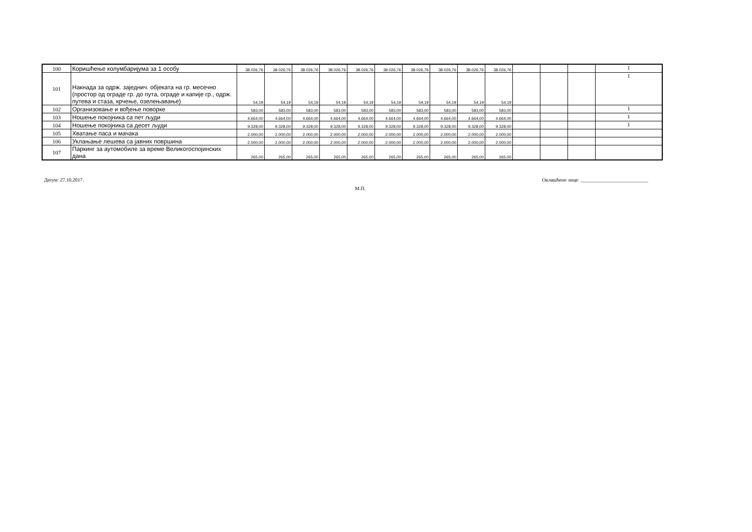| 100 | Коришћење колумбаријума за 1 особу | 38.026,76 | 38.026,76 | 38.026,76 | 38.026,76 | 38.026,76 | 38.026,76 | 38.026,76 | 38.026,76 | 38.026,76 | 38.026,76 | | | | 1 |
| 101 | Накнада за одрж. заједнич. објеката на гр. месечно (простор од ограде гр. до пута, ограде и капије гр., одрж. путева и стаза, крчење, озелењавање) | 54,19 | 54,19 | 54,19 | 54,19 | 54,19 | 54,19 | 54,19 | 54,19 | 54,19 | 54,19 | | | | 1 |
| 102 | Организовање и вођење поворке | 583,00 | 583,00 | 583,00 | 583,00 | 583,00 | 583,00 | 583,00 | 583,00 | 583,00 | 583,00 | | | | 1 |
| 103 | Ношење покојника са пет људи | 4.664,00 | 4.664,00 | 4.664,00 | 4.664,00 | 4.664,00 | 4.664,00 | 4.664,00 | 4.664,00 | 4.664,00 | 4.664,00 | | | | 1 |
| 104 | Ношење покојника са десет људи | 9.328,00 | 9.328,00 | 9.328,00 | 9.328,00 | 9.328,00 | 9.328,00 | 9.328,00 | 9.328,00 | 9.328,00 | 9.328,00 | | | | 1 |
| 105 | Хватање паса и мачака | 2.000,00 | 2.000,00 | 2.000,00 | 2.000,00 | 2.000,00 | 2.000,00 | 2.000,00 | 2.000,00 | 2.000,00 | 2.000,00 | | | | |
| 106 | Уклањање лешева са јавних површина | 2.000,00 | 2.000,00 | 2.000,00 | 2.000,00 | 2.000,00 | 2.000,00 | 2.000,00 | 2.000,00 | 2.000,00 | 2.000,00 | | | | |
| 107 | Паркинг за аутомобиле за време Великогоспојинских дана | 265,00 | 265,00 | 265,00 | 265,00 | 265,00 | 265,00 | 265,00 | 265,00 | 265,00 | 265,00 | | | | |
Датум: 27.10.2017. Овлашћено лице: ___________________________
М.П.